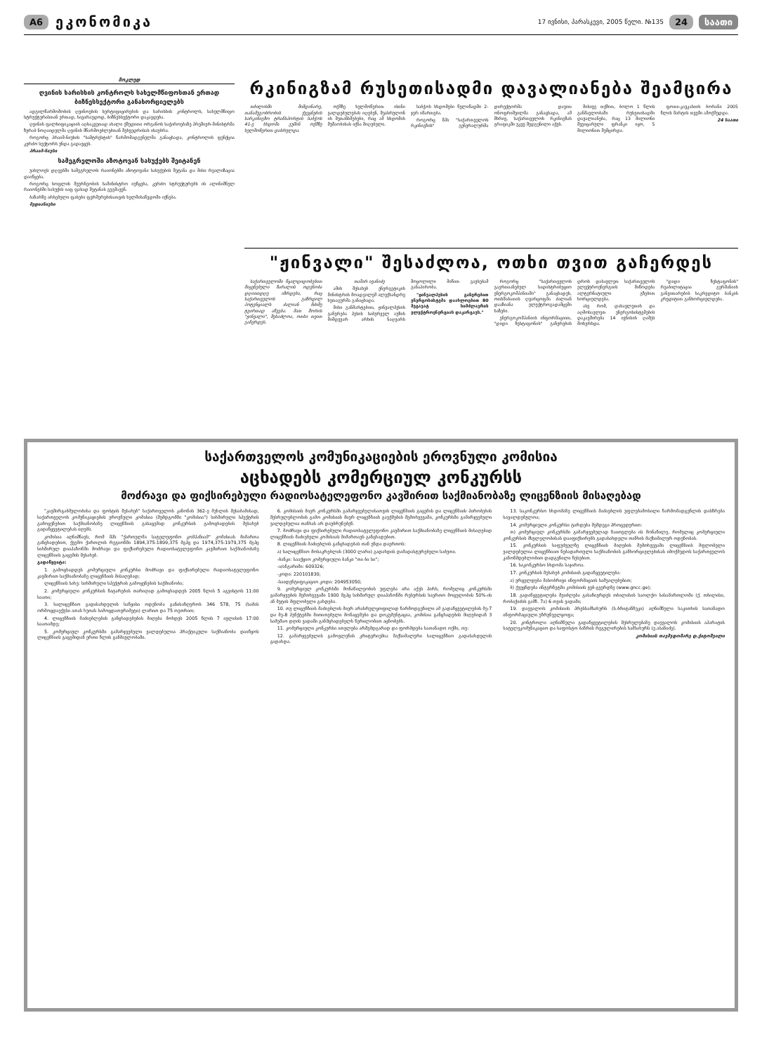A6 ეკონომიკა
17 ივნისი, პარასკევი, 2005 წელი. №135 24 საათი
მოკლედ
ღვინის ხარისხის კონტროლს სახელმწიფოსთან ერთად ბიზნესსექტორი განახორციელებს
ადგილწარმოშობის ღვინოების სერტიფიცირების და ხარისხის კონტროლს, სახელმწიფო სტრუქტურასთან ერთად, სავარაუდოდ, ბიზნესსექტორი დაკავდება.
ღვინის ფალსიფიკაციის აღსაკვეთად ახალი ქმედითი ორგანოს საჭიროებაზე პრემიერ-მინისტრმა ზურაბ ნოღაიდელმა ღვინის მწარმოებლებთან შეხვედრისას ისაუბრა.
როგორც პრაიმ-ნიუსის "სამტრესტის" წარმომადგენელმა განაცხადა, კონტროლის ფუნქცია კერძო სექტორს უნდა გადაეცეს.
პრაიმ-ნიუსი
სამეგრელოში აზოტოვან სასუქებს შეიტანენ
უახლოეს დღეებში სამეგრელოს რაიონებში აზოტოვანი სასუქების შეტანა და მისი რეალიზაცია დაიწყება.
როგორც სოფლის მეურნეობის სამინისტრო იუწყება, კერძო სტრუქტურებს ის ალინიშნულ რაიონებში სასუქის იაფ ფასად შეტანას გეგმავენ.
ბაზარზე არსებული ფასები ფერმერებისათვის ხელმისაწვდომი იქნება.
მედიანიუსი
რკინიგზამ რუსეთისადმი დავალიანება შეამცირა
თბილისში მიმდინარე, თანამეგობრობის ქვეყნების სარკინიგზო ტრანსპორტის საბჭოს 41-ე სხდომა გუშინ ოქმზე ხელმოწერით დასრულდა.
ოქმზე ხელმოწერით ისინი ვალდებულებას იღებენ, შეასრულონ ის შეთანხმებები, რაც ამ სხდომის მუშაობისას იქნა მიღებული.
საბჭოს სხდომები წელიწადში 2-ჯერ იმართება.
როგორც შპს "საქართველოს რკინიგზის" გენერალურმა დირექტორმა დავით ონოფრიშვილმა განაცხადა, ამ მხრივ, საქართველოს რკინიგზას გრაფიკში უკვე შედგენილი აქვს.
მისივე თქმით, ბოლო 1 წლის განმავლობაში რუსეთისადმი დავალიანება, რაც 13 მილიონი შვეიცარული ფრანკი იყო, 5 მილიონით შემცირდა.
ფოთი-კავკასიის ბორანი 2005 წლის მარტის თვეში ამოქმედდა.
24 საათი
"ჟინვალი" შესაძლოა, ოთხი თვით გაჩერდეს
საქართველოში წყალდიდობებით მიყენებული ზარალის ოდენობა დღითიდღე იზრდება, რაც საქართველოს გაზრდილ პოტენციალს ძალიან მძიმე ტვირთად აწვება. მათ შორის "ჟინვალი", შესაძლოა, ოთხი თვით გაჩერდეს.
თამარ ივანიძე
ამის შესახებ ენერგეტიკის მინისტრის მოადგილემ ალექსანდრე ხეთაგურმა განაცხადა.
მისი განმარტებით, ჟინვალჰესის გაჩერება ჰესის საბურველ აუზის მიმდევარ არხის ნაღვარს მოყოლილი მიწით გავსებამ განაპირობა.
"ჟინვალჰესის გაჩერებით ენერგოსისტემა დაახლოებით 80 მეგავატ სიმძლავრის ელექტროენერგიას დაკარგავს."
როგორც "საქართველოს გაერთიანებულ სადისტრიბუციო ენერგოკომპანიაში" განაცხადეს, ოთხშაბათის ღვარცოფმა ძალიან დააზიანა ელექტროგადამცემი ხაზები.
ენერგოკომპანიის ინფორმაციით, "დიდი ზესტაფონის" გაჩერების დროს დასავლეთ საქართველოს ელექტროენერგიის მიწოდება ალტერნატიული გზებით ხორციელდება.
ასე რომ, დასავლეთის და აღმოსავლეთ ენერგოსისტემების დაკავშირება 14 ივნისის ღამეს მოხერხდა.
"დიდი ზესტაფონის" რეაბილიტაცია გერმანიის განვითარების საკრედიტო ბანკის კრედიტით განხორციელდება.
საქართველოს კომუნიკაციების ეროვნული კომისია
აცხადებს კომერციულ კონკურსს
მოძრავი და ფიქსირებული რადიოსატელეფონო კავშირით საქმიანობაზე ლიცენზიის მისაღებად
"კავშირგაბმულობისა და ფოსტის შესახებ" საქართველოს კანონის 362-ე მუხლის შესაბამისად, საქართველოს კომუნიკაციების ეროვნული კომისია (შემდგომში "კომისია") სიხშირული სპექტრის გამოყენებით საქმიანობაზე ლიცენზიის გასაცემად კონკურსის გამოცხადების შესახებ გადაწყვეტილებას იღებს.
კომისია აღნიშნავს, რომ შპს "ქართულმა სატელეფონო კომპანიამ" კომისიას მიმართა განცხადებით, ქვემო ქართლის რეგიონში 1894,375-1899,375 მგჰც და 1974,375-1979,375 მგჰც სიხშირულ დიაპაზონში მოძრავი და ფიქსირებული რადიოსატელეფონო კავშირით საქმიანობაზე ლიცენზიის გაცემის შესახებ.
გადაწყვიტა:
1. გამოცხადდეს კომერციული კონკურსი მოძრავი და ფიქსირებული რადიოსატელეფონო კავშირით საქმიანობაზე ლიცენზიის მისაღებად;
ლიცენზიის სახე: სიხშირული სპექტრის გამოყენების საქმიანობა;
2. კომერციული კონკურსის ჩატარების თარიღად გამოცხადდეს 2005 წლის 5 აგვისტოს 11:00 საათი;
3. სალიცენზიო გადასახდელის საწყისი ოდენობა განისაზღვროს 346 578, 75 (სამას ორმოცდაექვსი ათას ხუთას სამოცდათვრამეტი) ლარით და 75 თეთრით;
4. ლიცენზიის მაძიებლების განცხადებების მიღება მოხდეს 2005 წლის 7 ივლისის 17:00 საათამდე;
5. კომერციულ კონკურსში გამარჯვებული ვალდებულია პრაქტიკული საქმიანობა დაიწყოს ლიცენზიის გაცემიდან ერთი წლის განმავლობაში.
6. კომისიის მიერ კონკურსში გამარჯვებულისათვის ლიცენზიის გაცემის და ლიცენზიის პირობების შესრულებლობის გამო კომისიის მიერ ლიცენზიის გაუქმების შემთხვევაში, კონკურსში გამარჯვებული ვალდებულია თანხას არ დაუბრუნებენ.
7. მოძრავი და ფიქსირებული რადიოსატელეფონო კავშირით საქმიანობაზე ლიცენზიის მისაღებად ლიცენზიის მაძიებელი კომისიას მიმართავს განცხადებით.
8. ლიცენზიის მაძიებლის განცხადებას თან უნდა დაერთოს:
ა) სალიცენზიო მოსაკრებლის (3000 ლარი) გადახდის დამადასტურებელი საბუთი.
-ბანკი: სააქციო კომერციული ბანკი "თი ბი სი";
-ა/ანგარიში: 609326;
-კოდი: 220101830;
-საიდენტიფიკაციო კოდი: 204953050;
9. კომერციულ კონკურსში მონაწილეობის უფლება არა აქვს პირს, რომელიც კონკურსში გამარჯვების შემთხვევაში 1900 მგჰც სიხშირულ დიაპაზონში რესურსის საერთო მოცულობის 50%-ის ან მეტის მფლობელი გახდება.
10. თუ ლიცენზიის მაძიებლის მიერ არასრულყოფილად წარმოდგენილი ამ გადაწყვეტილების მე-7 და მე-8 პუნქტებში მითითებული მონაცემები და დოკუმენტაცია, კომისია განცხადების მიღებიდან 3 სამუშაო დღის ვადაში განმცხადებელს წერილობით აცნობებს.
11. კომერციული კონკურსი ითვლება არშემდგარად და ფორმდება სათანადო ოქმი, თუ:
12. გამარჯვებულის გამოვლენის კრიტერიუმია მაქსიმალური სალიცენზიო გადასახდელის გადახდა.
13. საკონკურსო სხდომაზე ლიცენზიის მაძიებლის უფლებამოსილი წარმომადგენლის დასწრება სავალდებულოა;
14. კომერციული კონკურსი ტარდება შემდეგი პროცედურით:
თ) კომერციულ კონკურსში გამარჯვებულად ჩაითვლება ის მონაწილე, რომელიც კომერციული კონკურსის მსვლელობისას დააფიქსირებს გადასახდელი თანხის მაქსიმალურ ოდენობას.
15. კონკურსის საფუძველზე ლიცენზიის მიღების შემთხვევაში ლიცენზიის მფლობელი ვალდებულია ლიცენზიით ნებადართული საქმიანობის განხორციელებისას იმოქმედოს საქართველოს კანონმდებლობით დადგენილი წესებით.
16. საკონკურსო სხდომა საჯაროა.
17. კონკურსის შესახებ კომისიის გადაწყვეტილება:
ა) ვრცელდება მასობრივი ინფორმაციის საშუალებებით;
ბ) ქვეყნდება ინტერნეტში კომისიის ვებ-გვერდზე (www.gncc.ge);
18. გადაწყვეტილება შეიძლება გასაჩივრდეს თბილისის საოლქო სასამართლოში (ქ. თბილისი, რობაქიძის გამზ. 7ა) 6 თვის ვადაში;
19. დაევალოს კომისიის პრესსამსახურს (ს.ბრიტანჩუკი) აღნიშნული საკითხის სათანადო ინფორმაციული უზრუნველყოფა;
20. კონტროლი აღნიშნული გადაწყვეტილების შესრულებაზე დაევალოს კომისიის აპარატის სატელეკომუნიკაციო და საფოსტო ბაზრის რეგულირების სამსახურს (ე.ასანიძე).
კომისიის თავმჯდომარე დ.ქიტოშვილი